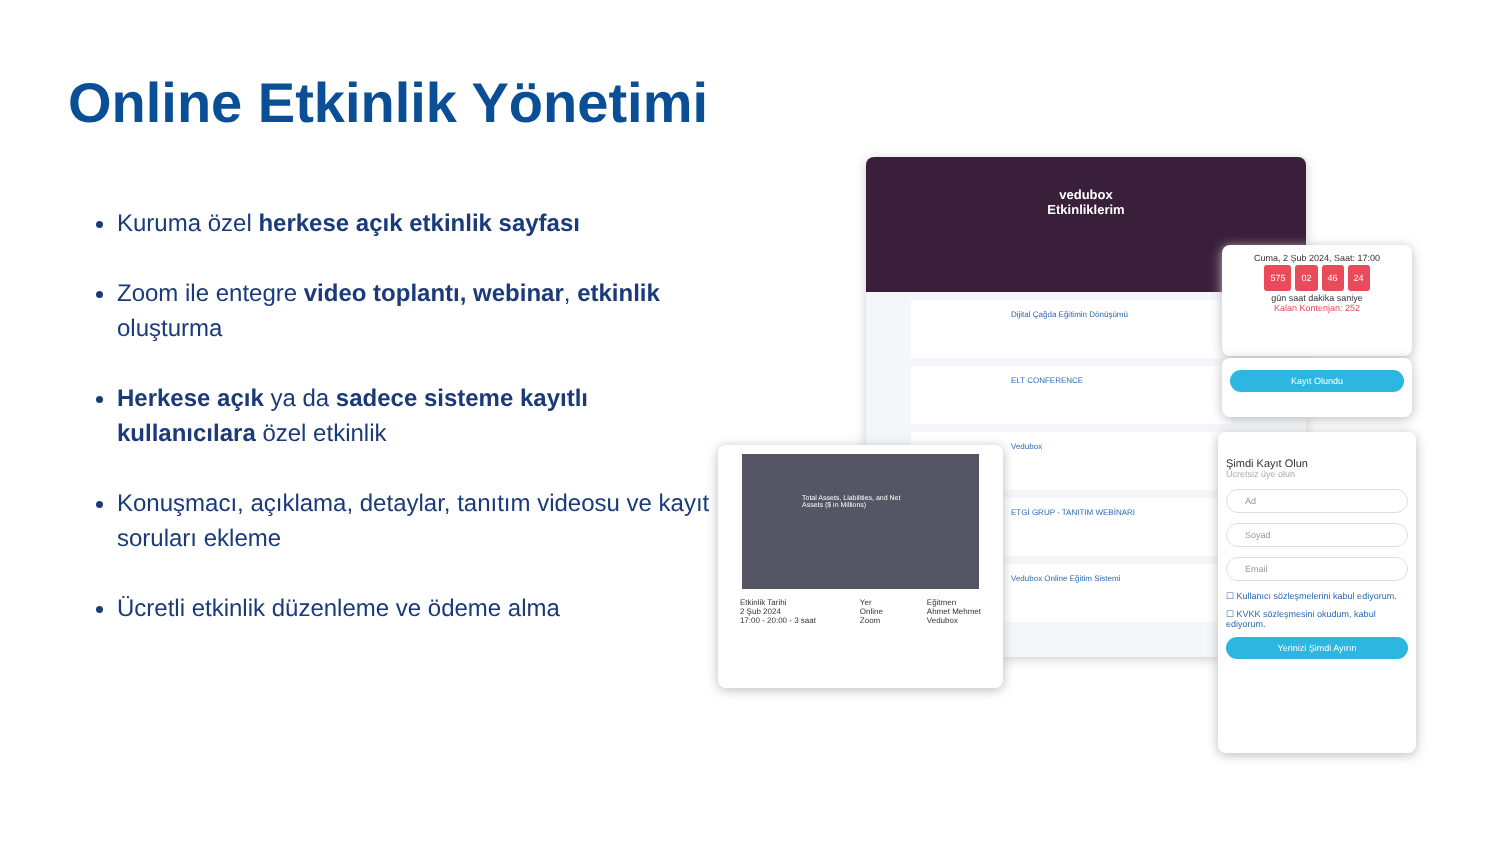Online Etkinlik Yönetimi
Kuruma özel herkese açık etkinlik sayfası
Zoom ile entegre video toplantı, webinar, etkinlik oluşturma
Herkese açık ya da sadece sisteme kayıtlı kullanıcılara özel etkinlik
Konuşmacı, açıklama, detaylar, tanıtım videosu ve kayıt soruları ekleme
Ücretli etkinlik düzenleme ve ödeme alma
vedubox
Etkinliklerim
Dijital Çağda Eğitimin Dönüşümü
ELT CONFERENCE
Vedubox
ETGİ GRUP - TANITIM WEBİNARI
Vedubox Online Eğitim Sistemi
Cuma, 2 Şub 2024, Saat: 17:00
575 02 46 24
gün saat dakika saniye
Kalan Kontenjan: 252
Kayıt Olundu
Şimdi Kayıt Olun
Ücretsiz üye olun
Ad
Soyad
Email
☐ Kullanıcı sözleşmelerini kabul ediyorum.
☐ KVKK sözleşmesini okudum, kabul ediyorum.
Yerinizi Şimdi Ayırın
Total Assets, Liabilities, and Net Assets ($ in Millions)
Etkinlik Tarihi
2 Şub 2024
17:00 - 20:00 - 3 saat
Yer
Online
Zoom
Eğitmen
Ahmet Mehmet
Vedubox